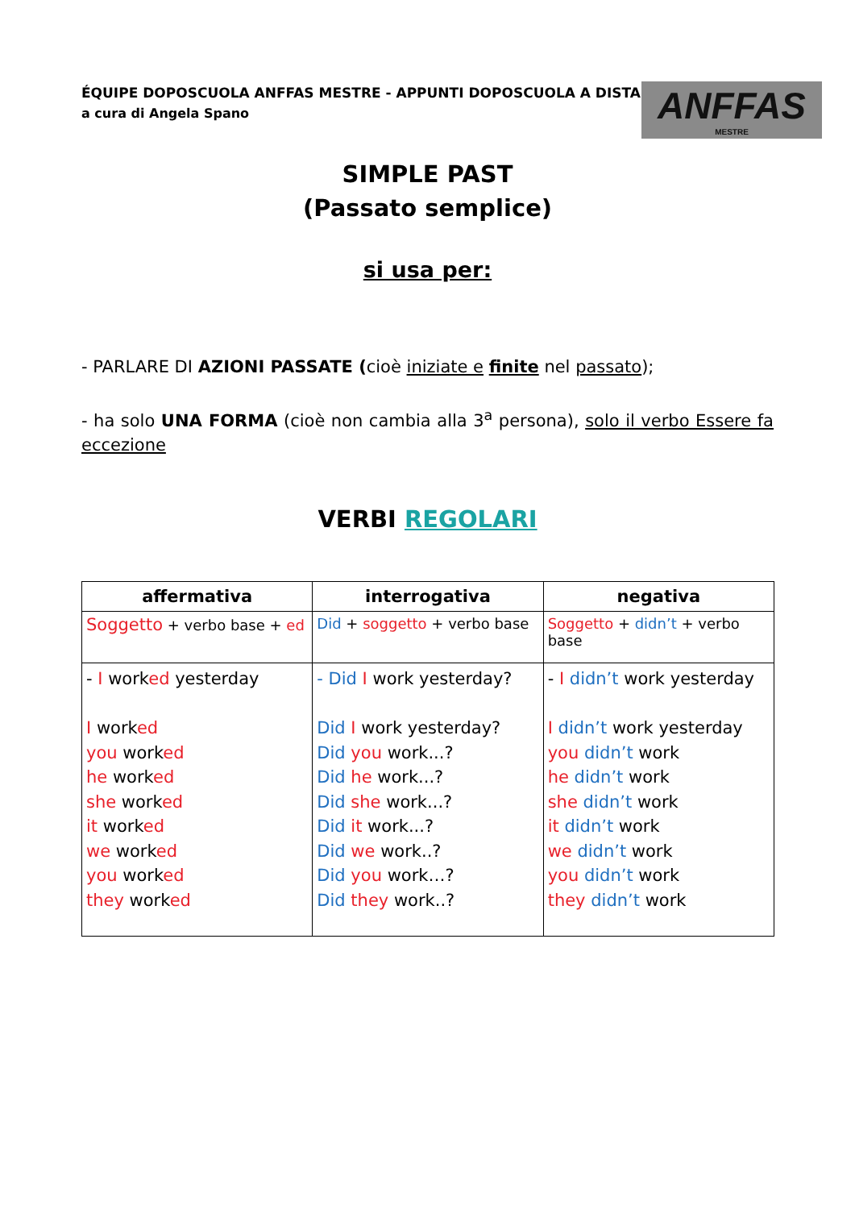ÉQUIPE DOPOSCUOLA ANFFAS MESTRE - APPUNTI DOPOSCUOLA A DISTANZA
a cura di Angela Spano
ANFFAS
MESTRE
SIMPLE PAST
(Passato semplice)
si usa per:
- PARLARE DI AZIONI PASSATE (cioè iniziate e finite nel passato);
- ha solo UNA FORMA (cioè non cambia alla 3<sup>a</sup> persona), solo il verbo Essere fa eccezione
VERBI REGOLARI
| affermativa | interrogativa | negativa |
| --- | --- | --- |
| Soggetto + verbo base + ed | Did + soggetto + verbo base | Soggetto + didn’t + verbo base |
| - I work ed yesterday I work ed you work ed he work ed she work ed it work ed we work ed you work ed they work ed | - Did I work yesterday? Did I work yesterday? Did you work...? Did he work...? Did she work...? Did it work...? Did we work..? Did you work…? Did they work..? | - I didn’t work yesterday I didn’t work yesterday you didn’t work he didn’t work she didn’t work it didn’t work we didn’t work you didn’t work they didn’t work |